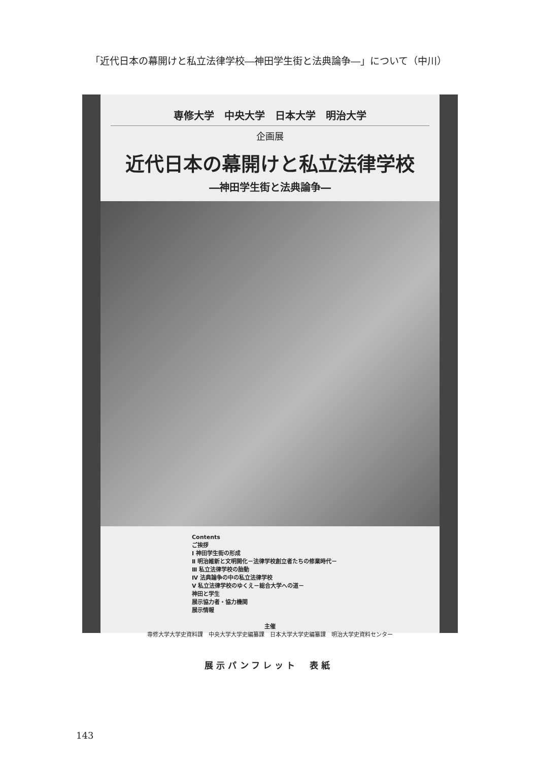「近代日本の幕開けと私立法律学校―神田学生街と法典論争―」について（中川）
専修大学　中央大学　日本大学　明治大学
企画展
近代日本の幕開けと私立法律学校
―神田学生街と法典論争―
Contents
ご挨拶
Ⅰ 神田学生街の形成
Ⅱ 明治維新と文明開化－法律学校創立者たちの修業時代－
Ⅲ 私立法律学校の胎動
Ⅳ 法典論争の中の私立法律学校
Ⅴ 私立法律学校のゆくえ－総合大学への道－
神田と学生
展示協力者・協力機関
展示情報
主催
専修大学大学史資料課　中央大学大学史編纂課　日本大学大学史編纂課　明治大学史資料センター
展示パンフレット　表紙
143